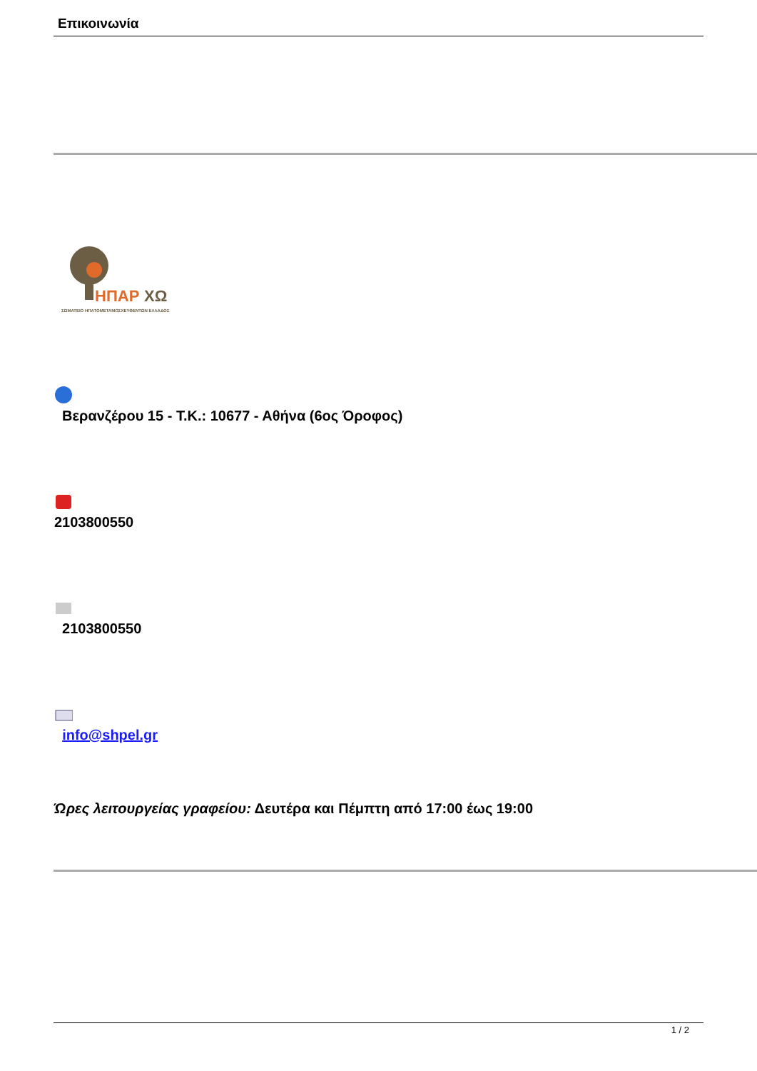Επικοινωνία
ΗΠΑΡ
ΧΩ
ΣΩΜΑΤΕΙΟ ΗΠΑΤΟΜΕΤΑΜΟΣΧΕΥΘΕΝΤΩΝ ΕΛΛΑΔΟΣ
Βερανζέρου 15 - Τ.Κ.: 10677 - Αθήνα (6ος Όροφος)
2103800550
2103800550
info@shpel.gr
Ώρες λειτουργείας γραφείου: Δευτέρα και Πέμπτη από 17:00 έως 19:00
1 / 2